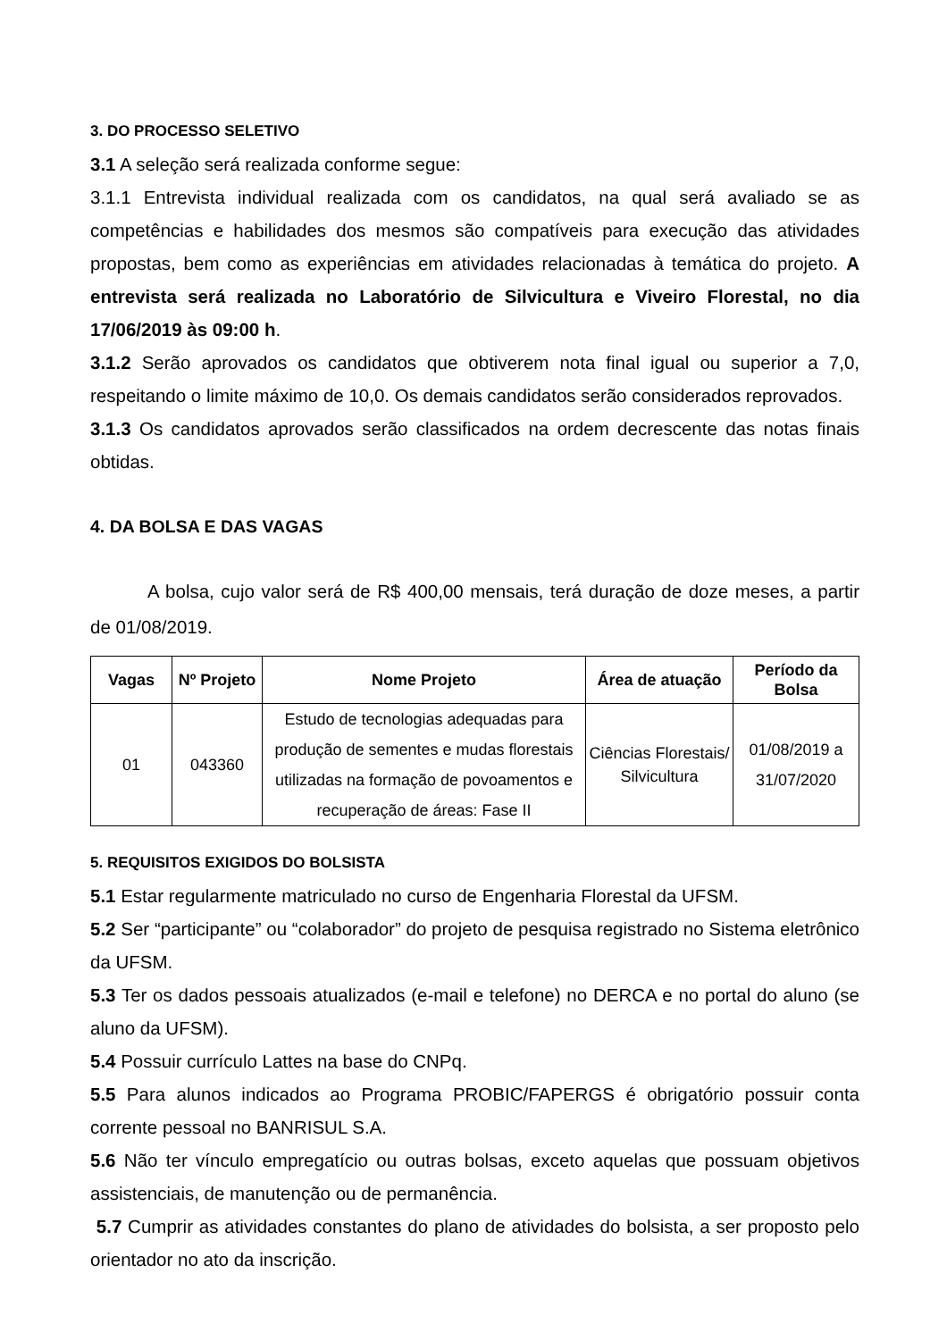3. DO PROCESSO SELETIVO
3.1 A seleção será realizada conforme segue:
3.1.1 Entrevista individual realizada com os candidatos, na qual será avaliado se as competências e habilidades dos mesmos são compatíveis para execução das atividades propostas, bem como as experiências em atividades relacionadas à temática do projeto. A entrevista será realizada no Laboratório de Silvicultura e Viveiro Florestal, no dia 17/06/2019 às 09:00 h.
3.1.2 Serão aprovados os candidatos que obtiverem nota final igual ou superior a 7,0, respeitando o limite máximo de 10,0. Os demais candidatos serão considerados reprovados.
3.1.3 Os candidatos aprovados serão classificados na ordem decrescente das notas finais obtidas.
4. DA BOLSA E DAS VAGAS
A bolsa, cujo valor será de R$ 400,00 mensais, terá duração de doze meses, a partir de 01/08/2019.
| Vagas | Nº Projeto | Nome Projeto | Área de atuação | Período da Bolsa |
| --- | --- | --- | --- | --- |
| 01 | 043360 | Estudo de tecnologias adequadas para produção de sementes e mudas florestais utilizadas na formação de povoamentos e recuperação de áreas: Fase II | Ciências Florestais/ Silvicultura | 01/08/2019 a 31/07/2020 |
5. REQUISITOS EXIGIDOS DO BOLSISTA
5.1 Estar regularmente matriculado no curso de Engenharia Florestal da UFSM.
5.2 Ser “participante” ou “colaborador” do projeto de pesquisa registrado no Sistema eletrônico da UFSM.
5.3 Ter os dados pessoais atualizados (e-mail e telefone) no DERCA e no portal do aluno (se aluno da UFSM).
5.4 Possuir currículo Lattes na base do CNPq.
5.5 Para alunos indicados ao Programa PROBIC/FAPERGS é obrigatório possuir conta corrente pessoal no BANRISUL S.A.
5.6 Não ter vínculo empregatício ou outras bolsas, exceto aquelas que possuam objetivos assistenciais, de manutenção ou de permanência.
5.7 Cumprir as atividades constantes do plano de atividades do bolsista, a ser proposto pelo orientador no ato da inscrição.